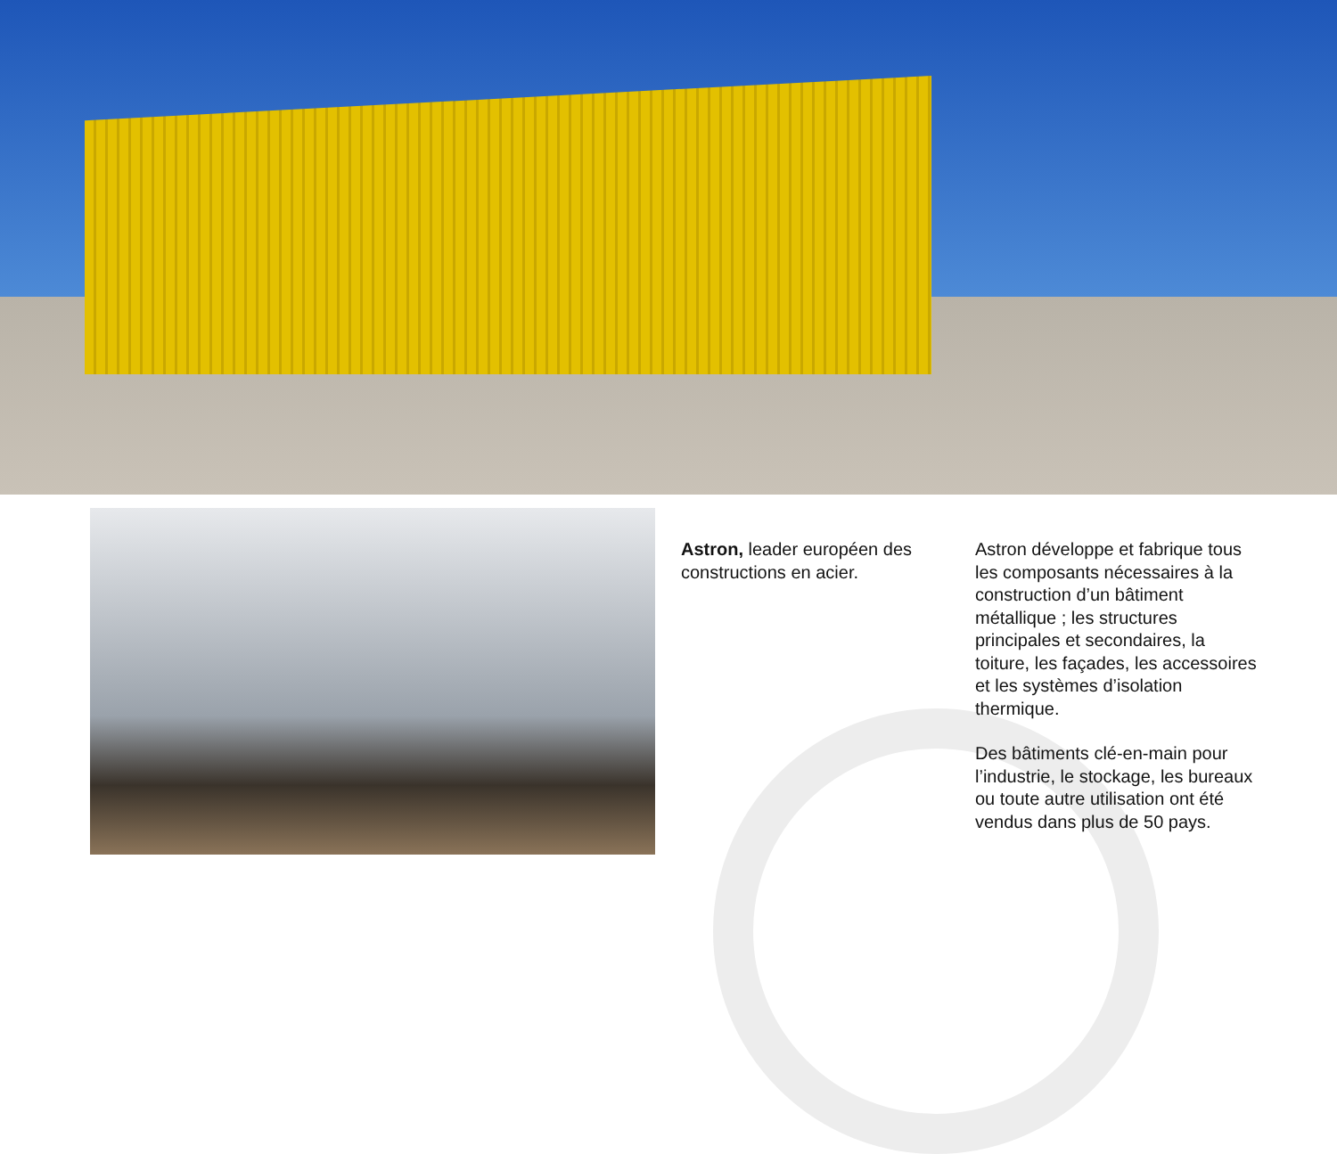Astron, leader européen des constructions en acier.
Astron développe et fabrique tous les composants nécessaires à la construction d’un bâtiment métallique ; les structures principales et secondaires, la toiture, les façades, les accessoires et les systèmes d’isolation thermique.
Des bâtiments clé-en-main pour l’industrie, le stockage, les bureaux ou toute autre utilisation ont été vendus dans plus de 50 pays.